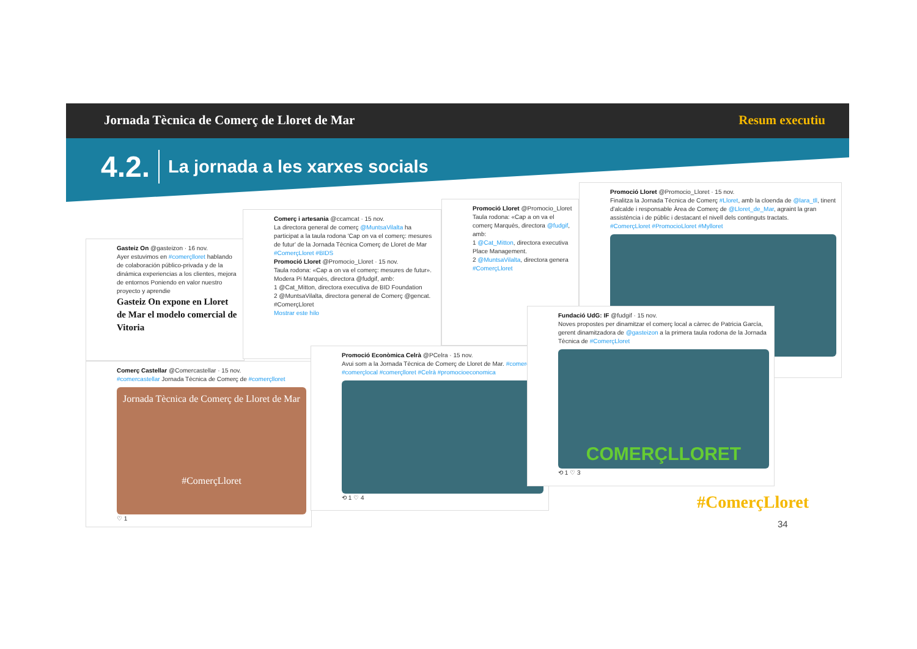Jornada Tècnica de Comerç de Lloret de Mar Resum executiu
4.2. La jornada a les xarxes socials
Gasteiz On @gasteizon · 16 nov.
Ayer estuvimos en #comerçlloret hablando de colaboración público-privada y de la dinámica experiencias a los clientes, mejora de entornos Poniendo en valor nuestro proyecto y aprendie
Gasteiz On expone en Lloret de Mar el modelo comercial de Vitoria
Comerç i artesania @ccamcat · 15 nov.
La directora general de comerç @MuntsaVilalta ha participat a la taula rodona 'Cap on va el comerç: mesures de futur' de la Jornada Tècnica Comerç de Lloret de Mar #ComerçLloret #BIDS
Promoció Lloret @Promocio_Lloret · 15 nov.
Taula rodona: «Cap a on va el comerç: mesures de futur». Modera Pi Marquès, directora @fudgif, amb:
1 @Cat_Mitton, directora executiva de BID Foundation
2 @MuntsaVilalta, directora general de Comerç @gencat.
#ComerçLloret
Mostrar este hilo
Promoció Lloret @Promocio_Lloret
Taula rodona: «Cap a on va el comerç Marquès, directora @fudgif, amb:
1 @Cat_Mitton, directora executiva Place Management.
2 @MuntsaVilalta, directora genera
#ComerçLloret
Promoció Lloret @Promocio_Lloret · 15 nov.
Finalitza la Jornada Tècnica de Comerç #Lloret, amb la cloenda de @lara_tll, tinent d'alcalde i responsable Àrea de Comerç de @Lloret_de_Mar, agraint la gran assistència i de públic i destacant el nivell dels continguts tractats.
#ComerçLloret #PromocioLloret #Mylloret
Comerç Castellar @Comercastellar · 15 nov.
#comercastellar Jornada Tècnica de Comerç de #comerçlloret
Jornada Tècnica de Comerç de Lloret de Mar
#ComerçLloret
♡ 1
Promoció Econòmica Celrà @PCelra · 15 nov.
Avui som a la Jornada Tècnica de Comerç de Lloret de Mar. #comerç #comerçlocal #comerçlloret #Celrà #promocioeconomica
⟲ 1 ♡ 4
Fundació UdG: IF @fudgif · 15 nov.
Noves propostes per dinamitzar el comerç local a càrrec de Patricia García, gerent dinamitzadora de @gasteizon a la primera taula rodona de la Jornada Tècnica de #ComerçLloret
COMERÇLLORET
⟲ 1 ♡ 3
#ComerçLloret
34